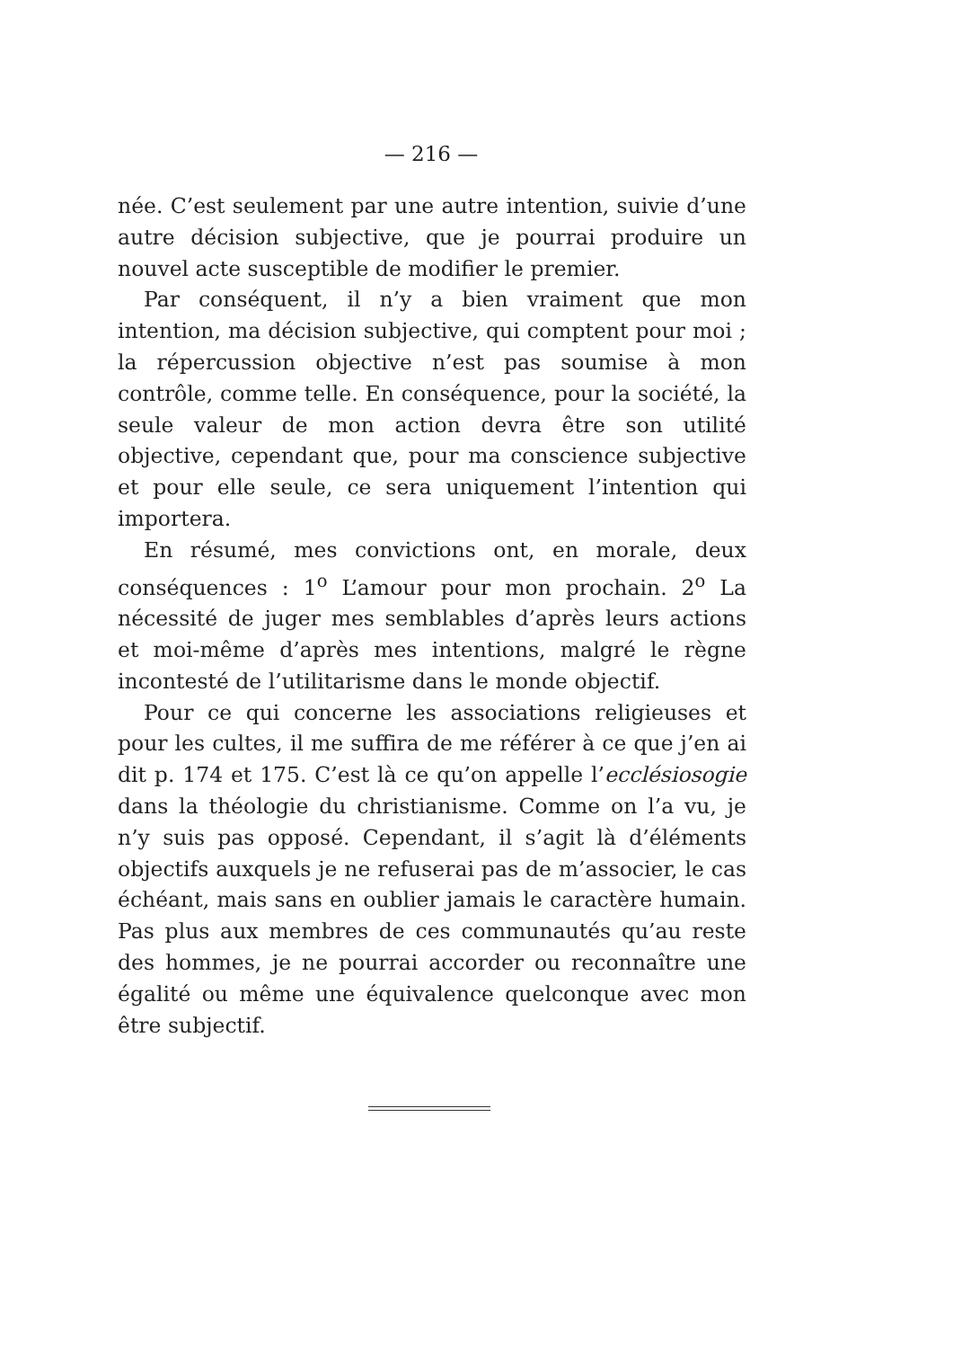— 216 —
née. C’est seulement par une autre intention, suivie d’une autre décision subjective, que je pourrai produire un nouvel acte susceptible de modifier le premier.
Par conséquent, il n’y a bien vraiment que mon intention, ma décision subjective, qui comptent pour moi ; la répercussion objective n’est pas soumise à mon contrôle, comme telle. En conséquence, pour la société, la seule valeur de mon action devra être son utilité objective, cependant que, pour ma conscience subjective et pour elle seule, ce sera uniquement l’intention qui importera.
En résumé, mes convictions ont, en morale, deux conséquences : 1<sup>o</sup> L’amour pour mon prochain. 2<sup>o</sup> La nécessité de juger mes semblables d’après leurs actions et moi-même d’après mes intentions, malgré le règne incontesté de l’utilitarisme dans le monde objectif.
Pour ce qui concerne les associations religieuses et pour les cultes, il me suffira de me référer à ce que j’en ai dit p. 174 et 175. C’est là ce qu’on appelle l’ecclésiosogie dans la théologie du christianisme. Comme on l’a vu, je n’y suis pas opposé. Cependant, il s’agit là d’éléments objectifs auxquels je ne refuserai pas de m’associer, le cas échéant, mais sans en oublier jamais le caractère humain. Pas plus aux membres de ces communautés qu’au reste des hommes, je ne pourrai accorder ou reconnaître une égalité ou même une équivalence quelconque avec mon être subjectif.